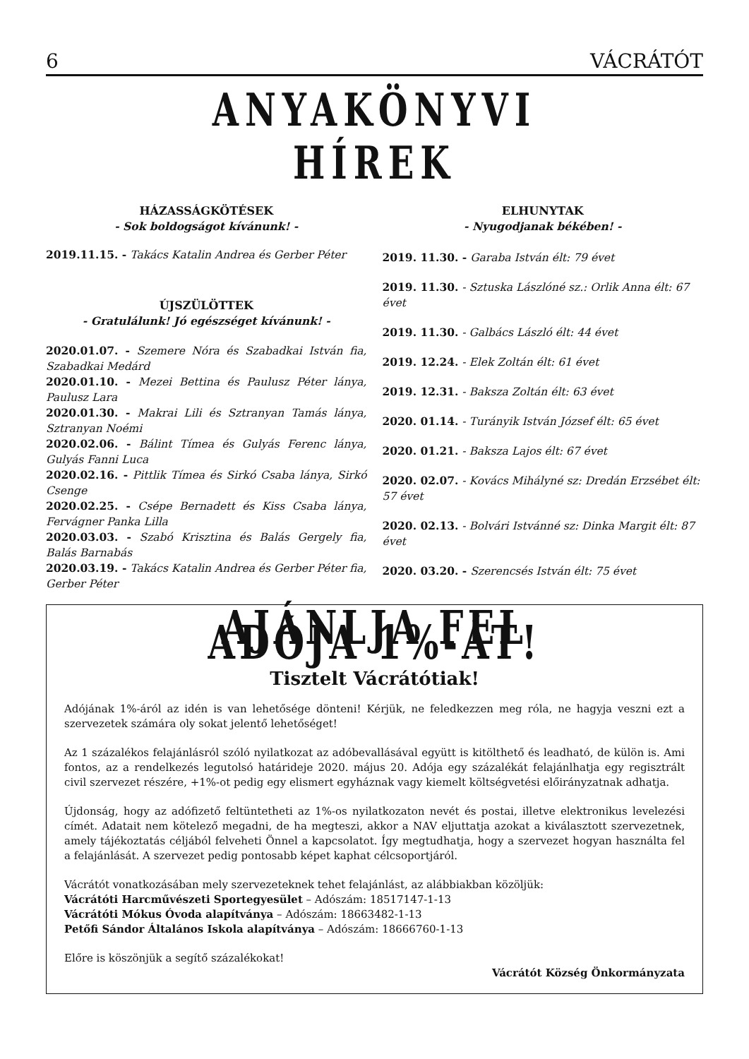6 VÁCRÁTÓT
ANYAKÖNYVI HÍREK
HÁZASSÁGKÖTÉSEK
- Sok boldogságot kívánunk! -
2019.11.15. - Takács Katalin Andrea és Gerber Péter
ÚJSZÜLÖTTEK
- Gratulálunk! Jó egészséget kívánunk! -
2020.01.07. - Szemere Nóra és Szabadkai István fia, Szabadkai Medárd
2020.01.10. - Mezei Bettina és Paulusz Péter lánya, Paulusz Lara
2020.01.30. - Makrai Lili és Sztranyan Tamás lánya, Sztranyan Noémi
2020.02.06. - Bálint Tímea és Gulyás Ferenc lánya, Gulyás Fanni Luca
2020.02.16. - Pittlik Tímea és Sirkó Csaba lánya, Sirkó Csenge
2020.02.25. - Csépe Bernadett és Kiss Csaba lánya, Fervágner Panka Lilla
2020.03.03. - Szabó Krisztina és Balás Gergely fia, Balás Barnabás
2020.03.19. - Takács Katalin Andrea és Gerber Péter fia, Gerber Péter
ELHUNYTAK
- Nyugodjanak békében! -
2019. 11.30. - Garaba István élt: 79 évet
2019. 11.30. - Sztuska Lászlóné sz.: Orlik Anna élt: 67 évet
2019. 11.30. - Galbács László élt: 44 évet
2019. 12.24. - Elek Zoltán élt: 61 évet
2019. 12.31. - Baksza Zoltán élt: 63 évet
2020. 01.14. - Turányik István József élt: 65 évet
2020. 01.21. - Baksza Lajos élt: 67 évet
2020. 02.07. - Kovács Mihályné sz: Dredán Erzsébet élt: 57 évet
2020. 02.13. - Bolvári Istvánné sz: Dinka Margit élt: 87 évet
2020. 03.20. - Szerencsés István élt: 75 évet
AJÁNLJA FEL ADÓJA 1%-ÁT!
Tisztelt Vácrátótiak!
Adójának 1%-áról az idén is van lehetősége dönteni! Kérjük, ne feledkezzen meg róla, ne hagyja veszni ezt a szervezetek számára oly sokat jelentő lehetőséget!
Az 1 százalékos felajánlásról szóló nyilatkozat az adóbevallásával együtt is kitölthető és leadható, de külön is. Ami fontos, az a rendelkezés legutolsó határideje 2020. május 20. Adója egy százalékát felajánlhatja egy regisztrált civil szervezet részére, +1%-ot pedig egy elismert egyháznak vagy kiemelt költségvetési előirányzatnak adhatja.
Újdonság, hogy az adófizető feltüntetheti az 1%-os nyilatkozaton nevét és postai, illetve elektronikus levelezési címét. Adatait nem kötelező megadni, de ha megteszi, akkor a NAV eljuttatja azokat a kiválasztott szervezetnek, amely tájékoztatás céljából felveheti Önnel a kapcsolatot. Így megtudhatja, hogy a szervezet hogyan használta fel a felajánlását. A szervezet pedig pontosabb képet kaphat célcsoportjáról.
Vácrátót vonatkozásában mely szervezeteknek tehet felajánlást, az alábbiakban közöljük:
Vácrátóti Harcművészeti Sportegyesület – Adószám: 18517147-1-13
Vácrátóti Mókus Óvoda alapítványa – Adószám: 18663482-1-13
Petőfi Sándor Általános Iskola alapítványa – Adószám: 18666760-1-13
Előre is köszönjük a segítő százalékokat!
Vácrátót Község Önkormányzata